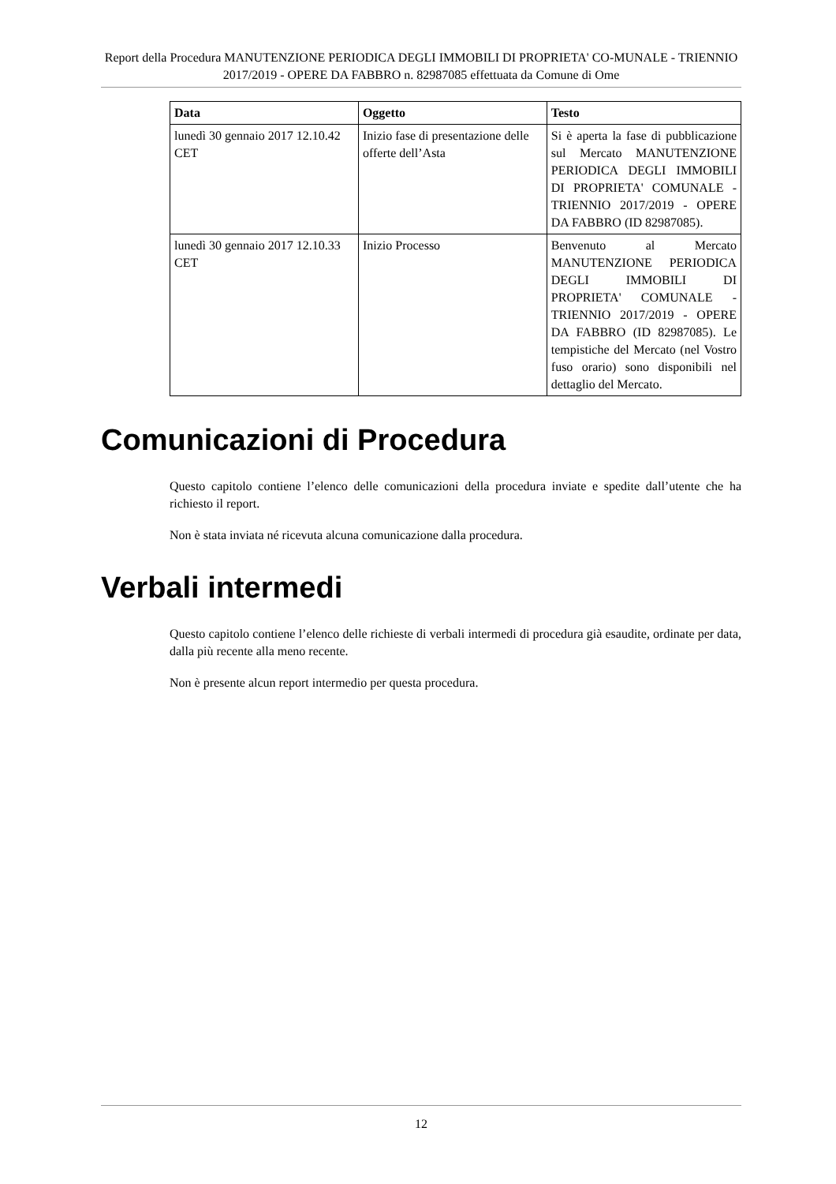Report della Procedura MANUTENZIONE PERIODICA DEGLI IMMOBILI DI PROPRIETA' CO-MUNALE - TRIENNIO 2017/2019 - OPERE DA FABBRO n. 82987085 effettuata da Comune di Ome
| Data | Oggetto | Testo |
| --- | --- | --- |
| lunedì 30 gennaio 2017 12.10.42 CET | Inizio fase di presentazione delle offerte dell’Asta | Si è aperta la fase di pubblicazione sul Mercato MANUTENZIONE PERIODICA DEGLI IMMOBILI DI PROPRIETA' COMUNALE - TRIENNIO 2017/2019 - OPERE DA FABBRO (ID 82987085). |
| lunedì 30 gennaio 2017 12.10.33 CET | Inizio Processo | Benvenuto al Mercato MANUTENZIONE PERIODICA DEGLI IMMOBILI DI PROPRIETA' COMUNALE - TRIENNIO 2017/2019 - OPERE DA FABBRO (ID 82987085). Le tempistiche del Mercato (nel Vostro fuso orario) sono disponibili nel dettaglio del Mercato. |
Comunicazioni di Procedura
Questo capitolo contiene l’elenco delle comunicazioni della procedura inviate e spedite dall’utente che ha richiesto il report.
Non è stata inviata né ricevuta alcuna comunicazione dalla procedura.
Verbali intermedi
Questo capitolo contiene l’elenco delle richieste di verbali intermedi di procedura già esaudite, ordinate per data, dalla più recente alla meno recente.
Non è presente alcun report intermedio per questa procedura.
12